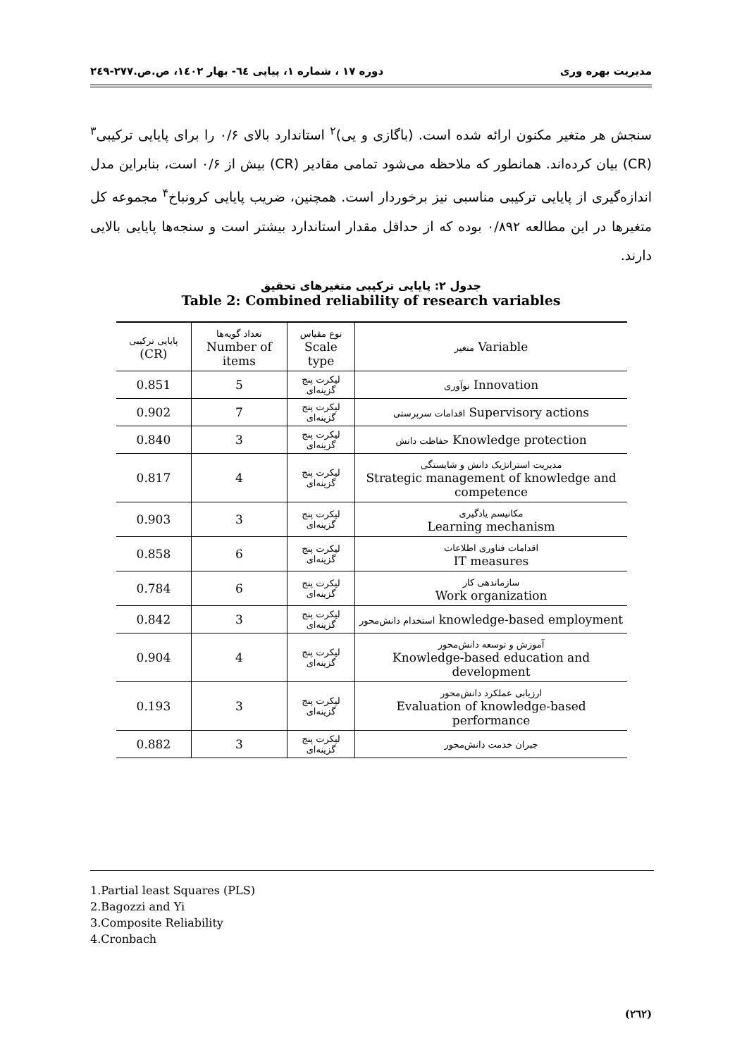مدیریت بهره وری دوره ۱۷ ، شماره ۱، پیاپی ٦٤- بهار ۱٤۰۲، ص.ص.۲۷۷-۲٤۹
سنجش هر متغیر مکنون ارائه شده است. (باگازی و یی)<sup>۲</sup> استاندارد بالای ۰/۶ را برای پایایی ترکیبی<sup>۳</sup> (CR) بیان کرده‌اند. همانطور که ملاحظه می‌شود تمامی مقادیر (CR) بیش از ۰/۶ است، بنابراین مدل اندازه‌گیری از پایایی ترکیبی مناسبی نیز برخوردار است. همچنین، ضریب پایایی کرونباخ<sup>۴</sup> مجموعه کل متغیرها در این مطالعه ۰/۸۹۲ بوده که از حداقل مقدار استاندارد بیشتر است و سنجه‌ها پایایی بالایی دارند.
جدول ۲: پایایی ترکیبی متغیرهای تحقیق
Table 2: Combined reliability of research variables
| پایایی ترکیبی (CR) | تعداد گویه‌ها Number of items | نوع مقیاس Scale type | متغیر Variable |
| --- | --- | --- | --- |
| 0.851 | 5 | لیکرت پنج گزینه‌ای | نوآوری Innovation |
| 0.902 | 7 | لیکرت پنج گزینه‌ای | اقدامات سرپرستی Supervisory actions |
| 0.840 | 3 | لیکرت پنج گزینه‌ای | حفاظت دانش Knowledge protection |
| 0.817 | 4 | لیکرت پنج گزینه‌ای | مدیریت استراتژیک دانش و شایستگی Strategic management of knowledge and competence |
| 0.903 | 3 | لیکرت پنج گزینه‌ای | مکانیسم یادگیری Learning mechanism |
| 0.858 | 6 | لیکرت پنج گزینه‌ای | اقدامات فناوری اطلاعات IT measures |
| 0.784 | 6 | لیکرت پنج گزینه‌ای | سازماندهی کار Work organization |
| 0.842 | 3 | لیکرت پنج گزینه‌ای | استخدام دانش‌محور knowledge-based employment |
| 0.904 | 4 | لیکرت پنج گزینه‌ای | آموزش و توسعه دانش‌محور Knowledge-based education and development |
| 0.193 | 3 | لیکرت پنج گزینه‌ای | ارزیابی عملکرد دانش‌محور Evaluation of knowledge-based performance |
| 0.882 | 3 | لیکرت پنج گزینه‌ای | جبران خدمت دانش‌محور |
1.Partial least Squares (PLS)
2.Bagozzi and Yi
3.Composite Reliability
4.Cronbach
(۲٦۲)